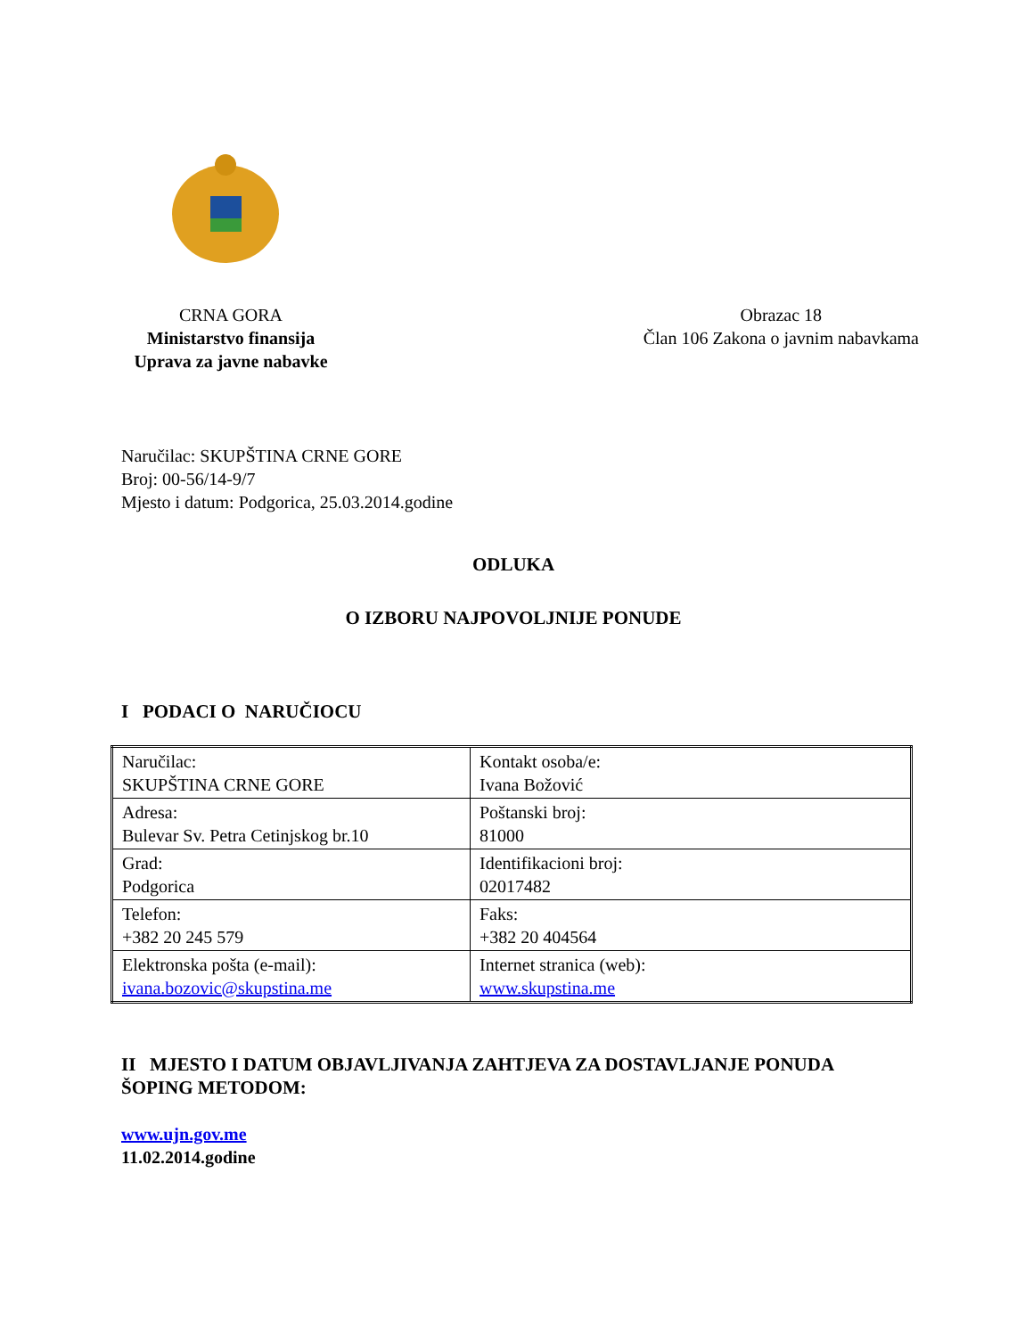CRNA GORA
Ministarstvo finansija
Uprava za javne nabavke
Obrazac 18
Član 106 Zakona o javnim nabavkama
Naručilac: SKUPŠTINA CRNE GORE
Broj: 00-56/14-9/7
Mjesto i datum: Podgorica, 25.03.2014.godine
ODLUKA
O IZBORU NAJPOVOLJNIJE PONUDE
I PODACI O NARUČIOCU
| Naručilac: SKUPŠTINA CRNE GORE | Kontakt osoba/e: Ivana Božović |
| Adresa: Bulevar Sv. Petra Cetinjskog br.10 | Poštanski broj: 81000 |
| Grad: Podgorica | Identifikacioni broj: 02017482 |
| Telefon: +382 20 245 579 | Faks: +382 20 404564 |
| Elektronska pošta (e-mail): ivana.bozovic@skupstina.me | Internet stranica (web): www.skupstina.me |
II MJESTO I DATUM OBJAVLJIVANJA ZAHTJEVA ZA DOSTAVLJANJE PONUDA ŠOPING METODOM:
www.ujn.gov.me
11.02.2014.godine